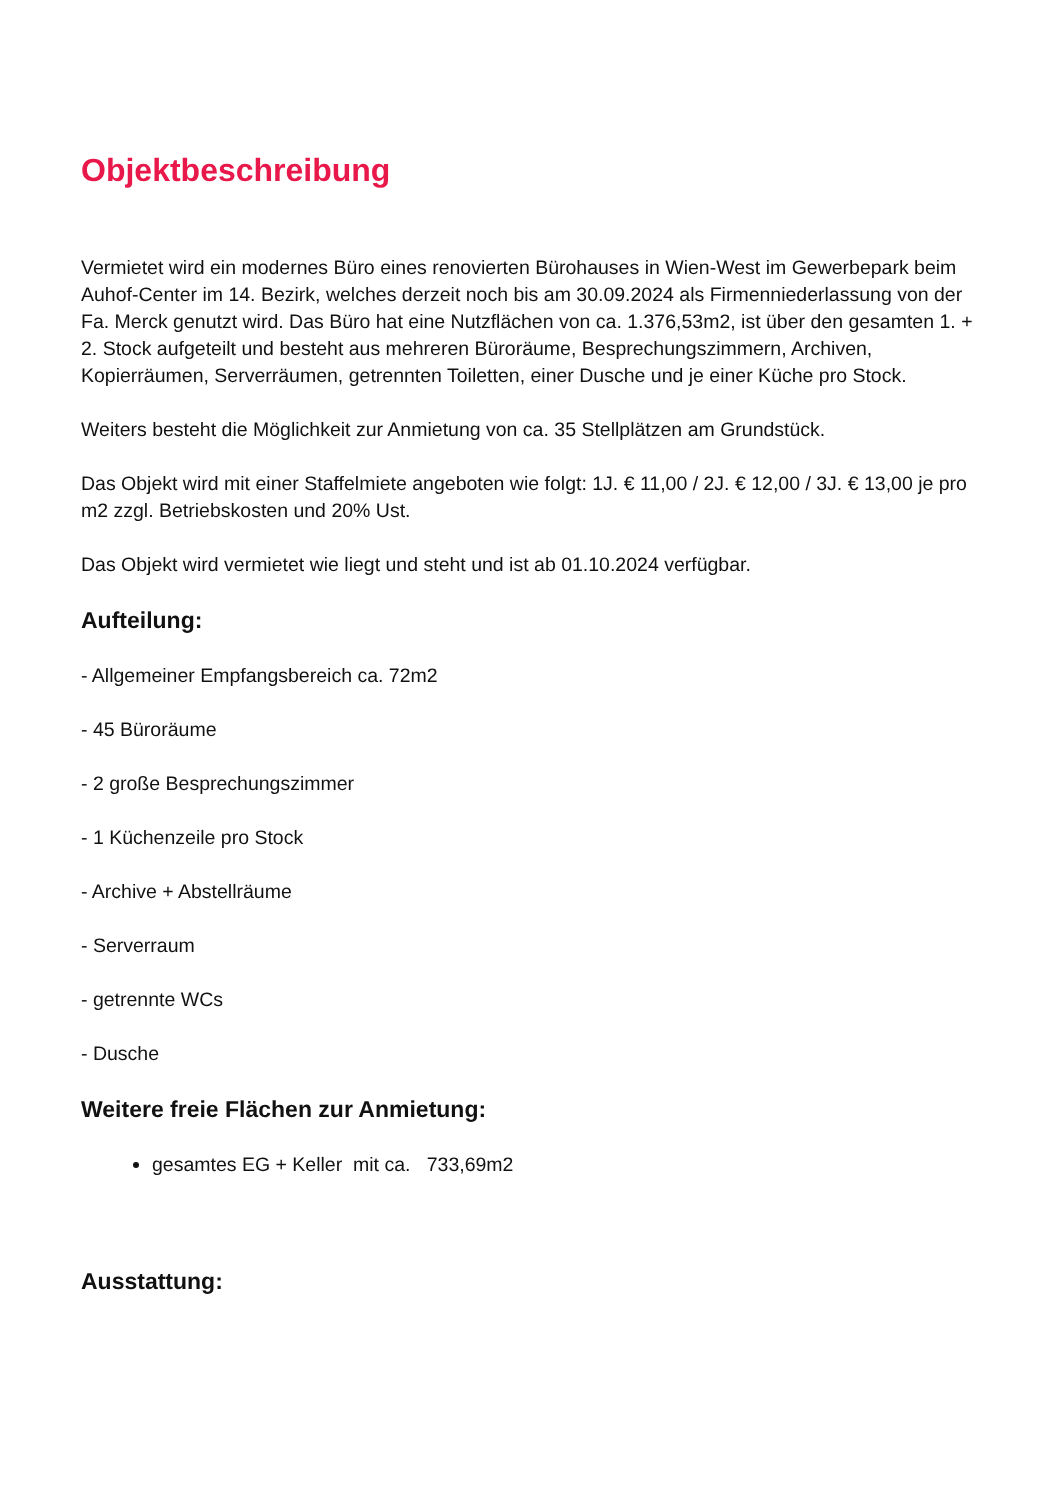Objektbeschreibung
Vermietet wird ein modernes Büro eines renovierten Bürohauses in Wien-West im Gewerbepark beim Auhof-Center im 14. Bezirk, welches derzeit noch bis am 30.09.2024 als Firmenniederlassung von der Fa. Merck genutzt wird. Das Büro hat eine Nutzflächen von ca. 1.376,53m2, ist über den gesamten 1. + 2. Stock aufgeteilt und besteht aus mehreren Büroräume, Besprechungszimmern, Archiven, Kopierräumen, Serverräumen, getrennten Toiletten, einer Dusche und je einer Küche pro Stock.
Weiters besteht die Möglichkeit zur Anmietung von ca. 35 Stellplätzen am Grundstück.
Das Objekt wird mit einer Staffelmiete angeboten wie folgt: 1J. € 11,00 / 2J. € 12,00 / 3J. € 13,00 je pro m2 zzgl. Betriebskosten und 20% Ust.
Das Objekt wird vermietet wie liegt und steht und ist ab 01.10.2024 verfügbar.
Aufteilung:
- Allgemeiner Empfangsbereich ca. 72m2
- 45 Büroräume
- 2 große Besprechungszimmer
- 1 Küchenzeile pro Stock
- Archive + Abstellräume
- Serverraum
- getrennte WCs
- Dusche
Weitere freie Flächen zur Anmietung:
gesamtes EG + Keller mit ca. 733,69m2
Ausstattung: